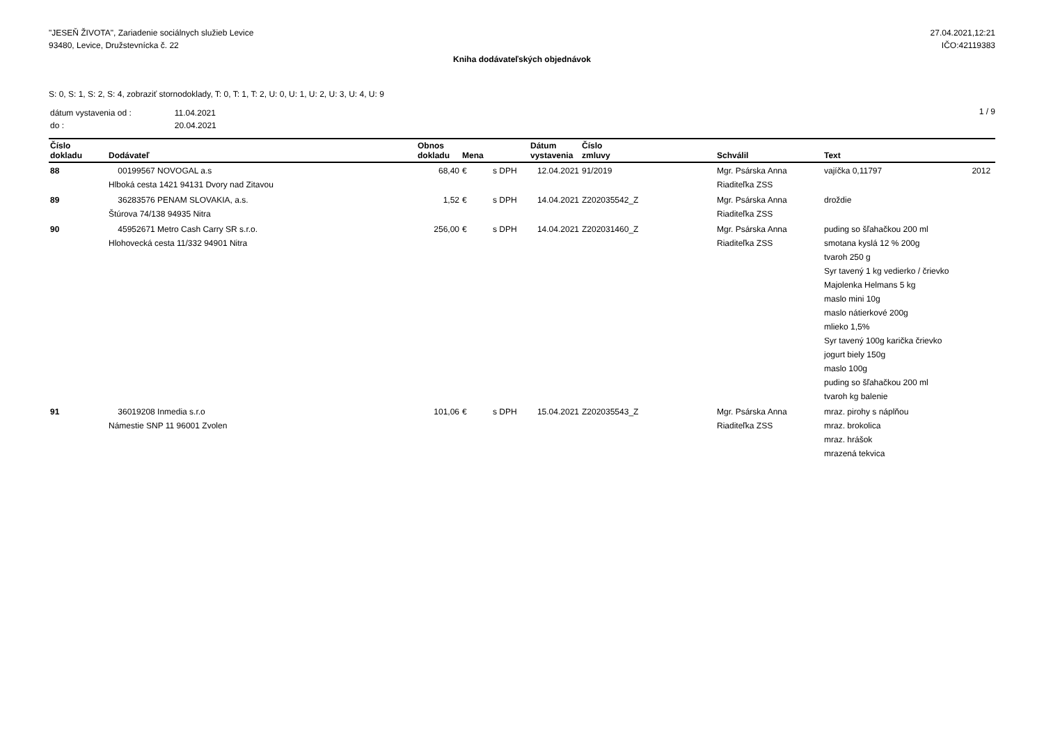"JESEŇ ŽIVOTA", Zariadenie sociálnych služieb Levice
93480, Levice, Družstevnícka č. 22
27.04.2021,12:21
IČO:42119383
Kniha dodávateľských objednávok
S: 0, S: 1, S: 2, S: 4, zobraziť stornodoklady, T: 0, T: 1, T: 2, U: 0, U: 1, U: 2, U: 3, U: 4, U: 9
| dátum vystavenia od : | 11.04.2021 |
| do : | 20.04.2021 |
1 / 9
| Číslo dokladu | Dodávateľ | Obnos dokladu | Mena | | Dátum vystavenia | Číslo zmluvy | Schválil | Text | |
| --- | --- | --- | --- | --- | --- | --- | --- | --- | --- |
| 88 | 00199567 NOVOGAL a.s Hlboká cesta 1421 94131 Dvory nad Zitavou | 68,40 | € | s DPH | 12.04.2021 | 91/2019 | Mgr. Psárska Anna Riaditeľka ZSS | vajíčka 0,11797 | 2012 |
| 89 | 36283576 PENAM SLOVAKIA, a.s. Štúrova 74/138 94935 Nitra | 1,52 | € | s DPH | 14.04.2021 | Z202035542_Z | Mgr. Psárska Anna Riaditeľka ZSS | droždie | |
| 90 | 45952671 Metro Cash Carry SR s.r.o. Hlohovecká cesta 11/332 94901 Nitra | 256,00 | € | s DPH | 14.04.2021 | Z202031460_Z | Mgr. Psárska Anna Riaditeľka ZSS | puding so šľahačkou 200 ml smotana kyslá 12 % 200g tvaroh 250 g Syr tavený 1 kg vedierko / črievko Majolenka Helmans 5 kg maslo mini 10g maslo nátierkové 200g mlieko 1,5% Syr tavený 100g karička črievko jogurt biely 150g maslo 100g puding so šľahačkou 200 ml tvaroh kg balenie | |
| 91 | 36019208 Inmedia s.r.o Námestie SNP 11 96001 Zvolen | 101,06 | € | s DPH | 15.04.2021 | Z202035543_Z | Mgr. Psárska Anna Riaditeľka ZSS | mraz. pirohy s náplňou mraz. brokolica mraz. hrášok mrazená tekvica | |